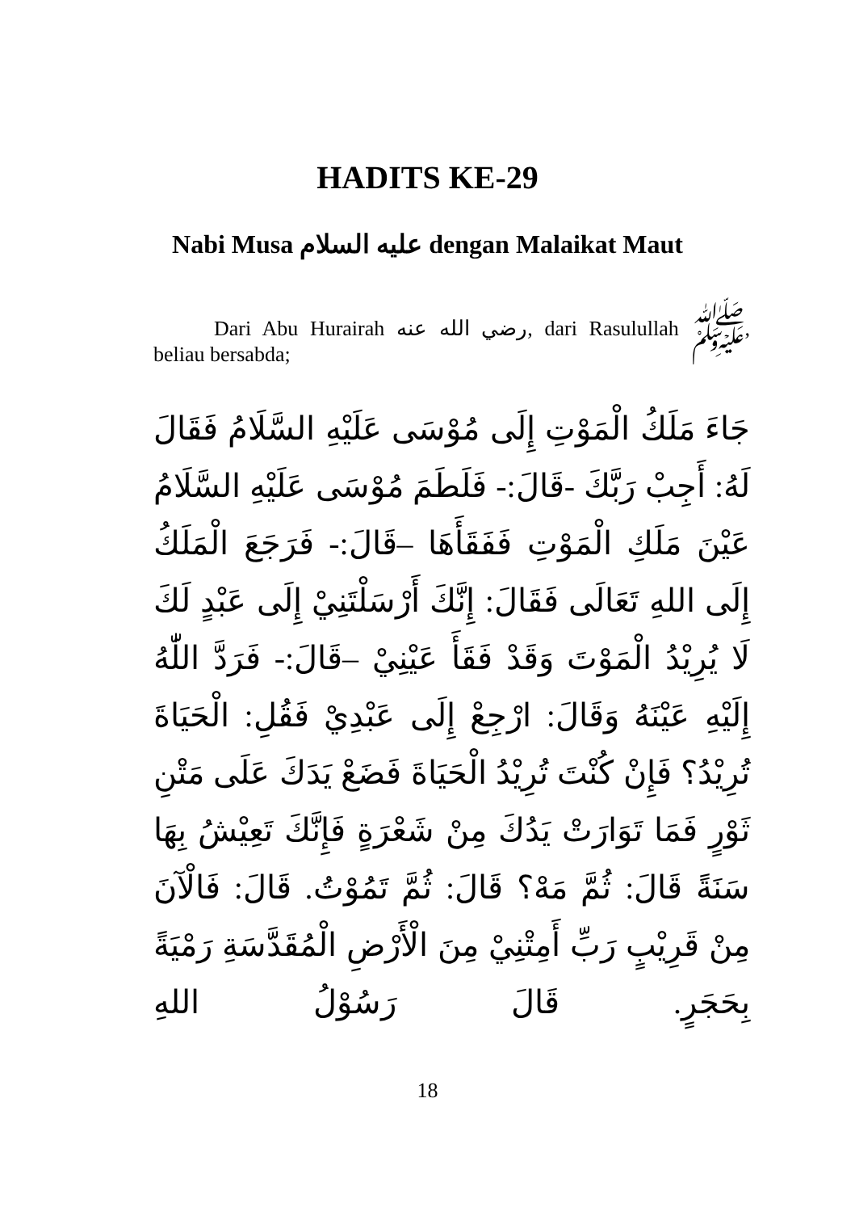HADITS KE-29
Nabi Musa عليه السلام dengan Malaikat Maut
Dari Abu Hurairah رضي الله عنه, dari Rasulullah ﷺ, beliau bersabda;
جَاءَ مَلَكُ الْمَوْتِ إِلَى مُوْسَى عَلَيْهِ السَّلَامُ فَقَالَ لَهُ: أَجِبْ رَبَّكَ -قَالَ:- فَلَطَمَ مُوْسَى عَلَيْهِ السَّلَامُ عَيْنَ مَلَكِ الْمَوْتِ فَفَقَأَهَا –قَالَ:- فَرَجَعَ الْمَلَكُ إِلَى اللهِ تَعَالَى فَقَالَ: إِنَّكَ أَرْسَلْتَنِيْ إِلَى عَبْدٍ لَكَ لَا يُرِيْدُ الْمَوْتَ وَقَدْ فَقَأَ عَيْنِيْ –قَالَ:- فَرَدَّ اللّٰهُ إِلَيْهِ عَيْنَهُ وَقَالَ: ارْجِعْ إِلَى عَبْدِيْ فَقُلِ: الْحَيَاةَ تُرِيْدُ؟ فَإِنْ كُنْتَ تُرِيْدُ الْحَيَاةَ فَضَعْ يَدَكَ عَلَى مَتْنِ ثَوْرٍ فَمَا تَوَارَتْ يَدُكَ مِنْ شَعْرَةٍ فَإِنَّكَ تَعِيْشُ بِهَا سَنَةً قَالَ: ثُمَّ مَهْ؟ قَالَ: ثُمَّ تَمُوْتُ. قَالَ: فَالْآنَ مِنْ قَرِيْبٍ رَبِّ أَمِتْنِيْ مِنَ الْأَرْضِ الْمُقَدَّسَةِ رَمْيَةً بِحَجَرٍ. قَالَ رَسُوْلُ اللهِ
18